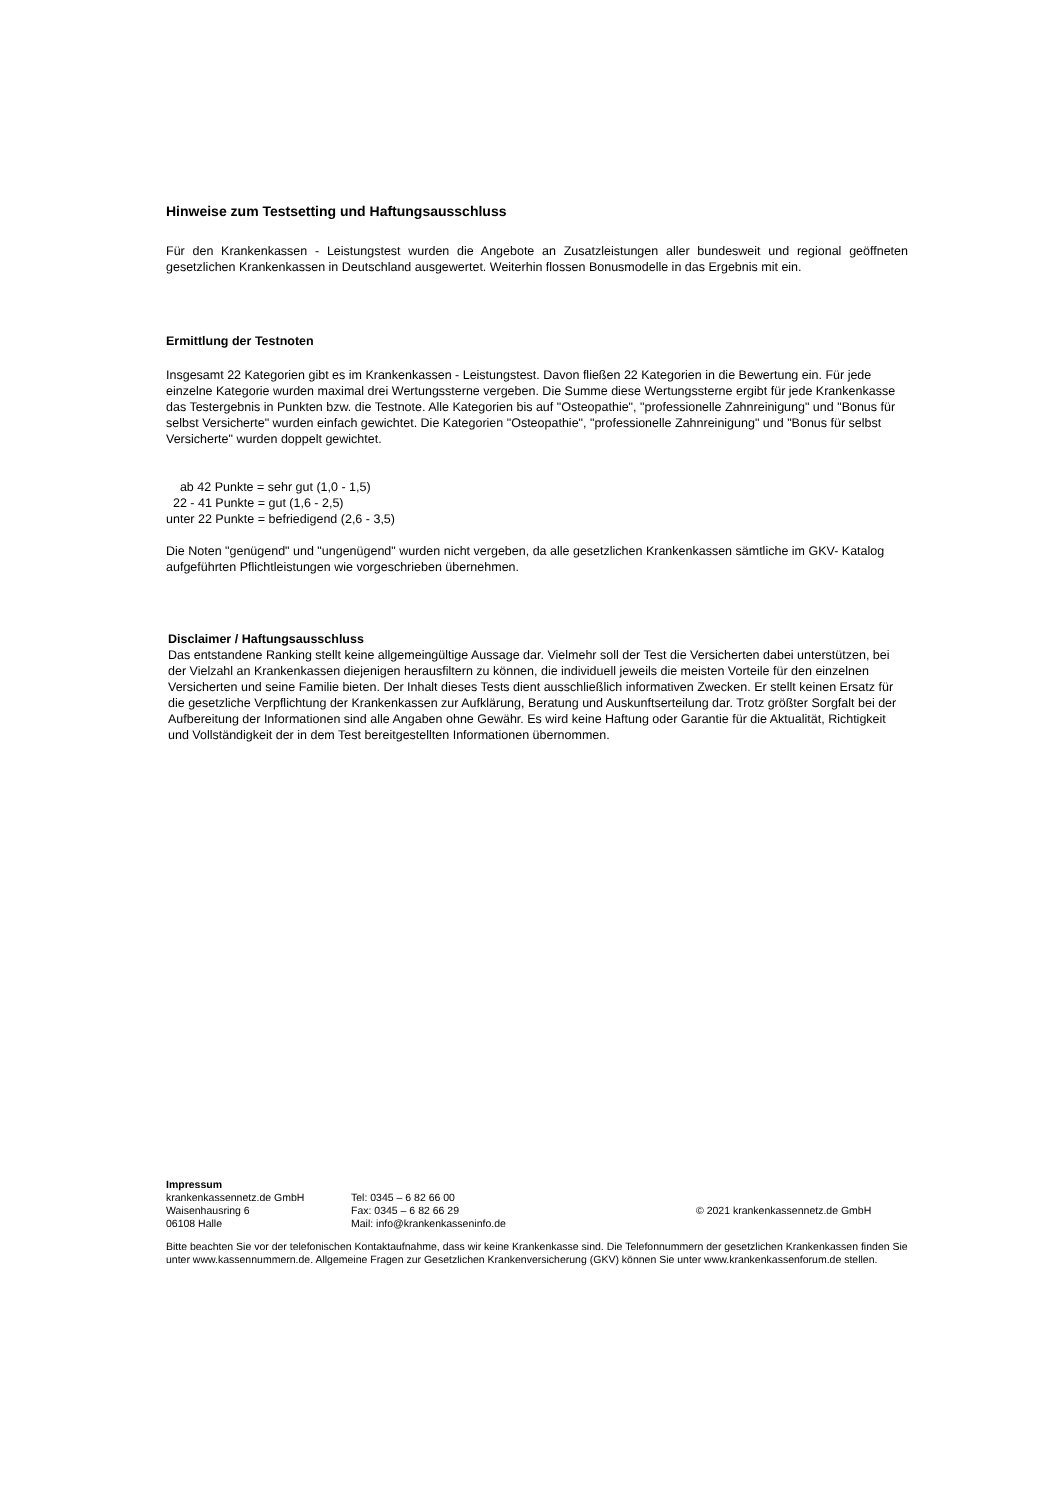Hinweise zum Testsetting und Haftungsausschluss
Für den Krankenkassen - Leistungstest wurden die Angebote an Zusatzleistungen aller bundesweit und regional geöffneten gesetzlichen Krankenkassen in Deutschland ausgewertet. Weiterhin flossen Bonusmodelle in das Ergebnis mit ein.
Ermittlung der Testnoten
Insgesamt 22 Kategorien gibt es im Krankenkassen - Leistungstest. Davon fließen 22 Kategorien in die Bewertung ein. Für jede einzelne Kategorie wurden maximal drei Wertungssterne vergeben. Die Summe diese Wertungssterne ergibt für jede Krankenkasse das Testergebnis in Punkten bzw. die Testnote. Alle Kategorien bis auf "Osteopathie", "professionelle Zahnreinigung" und "Bonus für selbst Versicherte" wurden einfach gewichtet. Die Kategorien "Osteopathie", "professionelle Zahnreinigung" und "Bonus für selbst Versicherte" wurden doppelt gewichtet.
ab 42 Punkte = sehr gut (1,0 - 1,5)
22 - 41 Punkte = gut (1,6 - 2,5)
unter 22 Punkte = befriedigend (2,6 - 3,5)
Die Noten "genügend" und "ungenügend" wurden nicht vergeben, da alle gesetzlichen Krankenkassen sämtliche im GKV- Katalog aufgeführten Pflichtleistungen wie vorgeschrieben übernehmen.
Disclaimer / Haftungsausschluss
Das entstandene Ranking stellt keine allgemeingültige Aussage dar. Vielmehr soll der Test die Versicherten dabei unterstützen, bei der Vielzahl an Krankenkassen diejenigen herausfiltern zu können, die individuell jeweils die meisten Vorteile für den einzelnen Versicherten und seine Familie bieten. Der Inhalt dieses Tests dient ausschließlich informativen Zwecken. Er stellt keinen Ersatz für die gesetzliche Verpflichtung der Krankenkassen zur Aufklärung, Beratung und Auskunftserteilung dar. Trotz größter Sorgfalt bei der Aufbereitung der Informationen sind alle Angaben ohne Gewähr. Es wird keine Haftung oder Garantie für die Aktualität, Richtigkeit und Vollständigkeit der in dem Test bereitgestellten Informationen übernommen.
Impressum
krankenkassennetz.de GmbH
Waisenhausring 6
06108 Halle
Tel: 0345 – 6 82 66 00
Fax: 0345 – 6 82 66 29
Mail: info@krankenkasseninfo.de
© 2021 krankenkassennetz.de GmbH
Bitte beachten Sie vor der telefonischen Kontaktaufnahme, dass wir keine Krankenkasse sind. Die Telefonnummern der gesetzlichen Krankenkassen finden Sie unter www.kassennummern.de. Allgemeine Fragen zur Gesetzlichen Krankenversicherung (GKV) können Sie unter www.krankenkassenforum.de stellen.